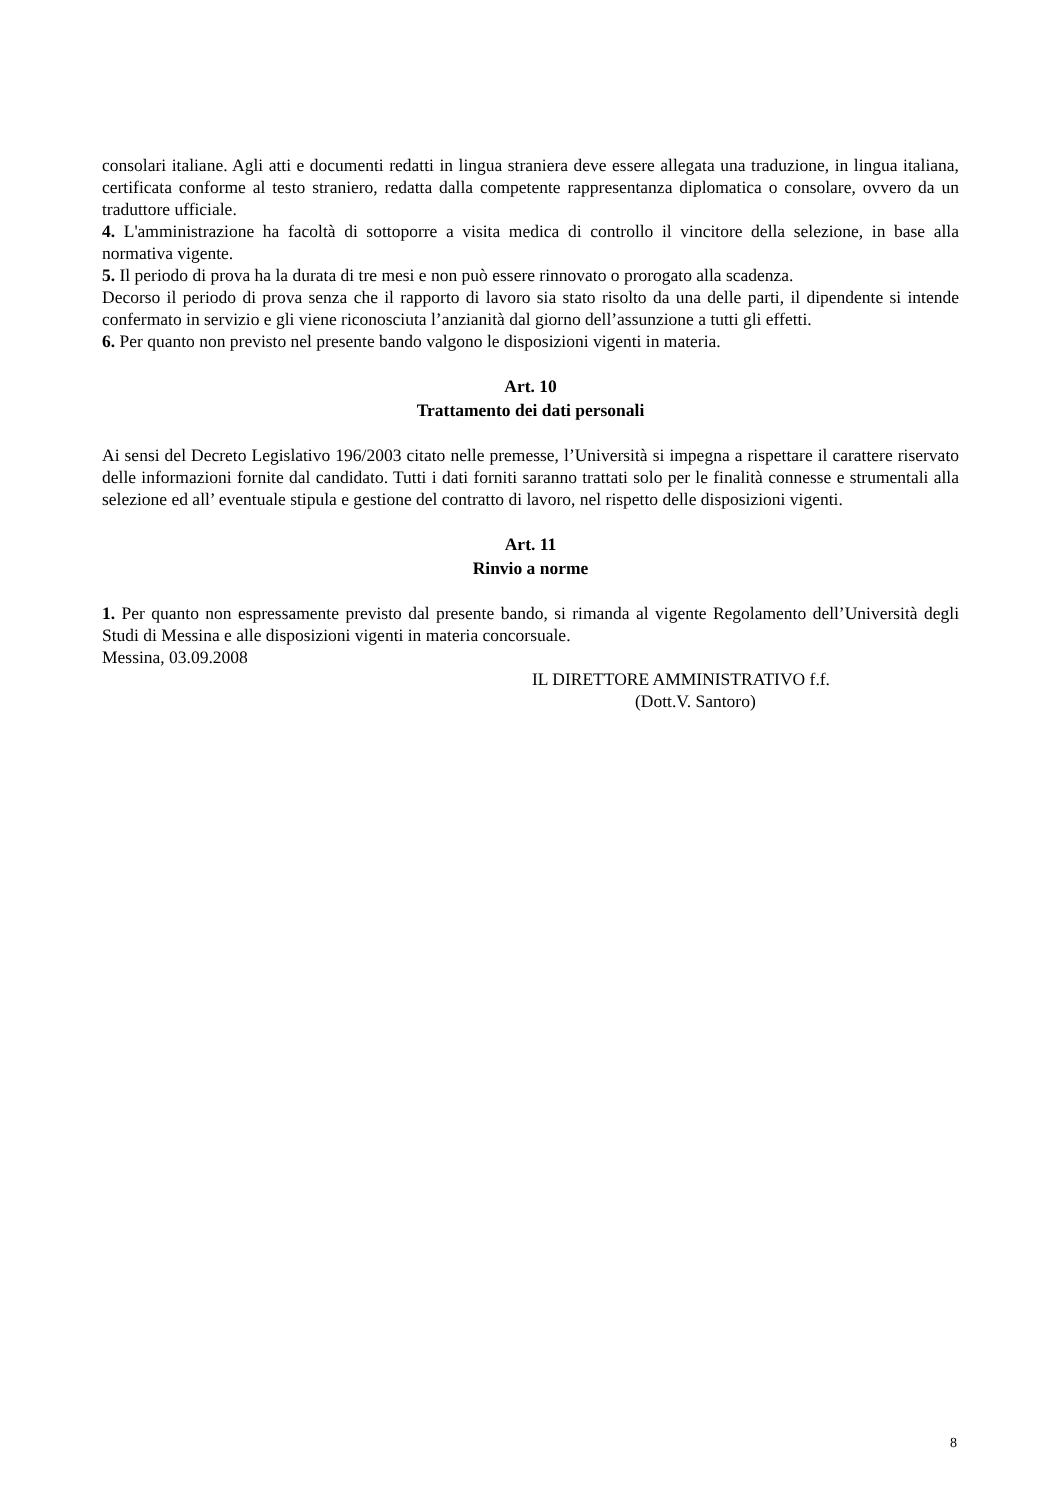consolari italiane. Agli atti e documenti redatti in lingua straniera deve essere allegata una traduzione, in lingua italiana, certificata conforme al testo straniero, redatta dalla competente rappresentanza diplomatica o consolare, ovvero da un traduttore ufficiale.
4. L'amministrazione ha facoltà di sottoporre a visita medica di controllo il vincitore della selezione, in base alla normativa vigente.
5. Il periodo di prova ha la durata di tre mesi e non può essere rinnovato o prorogato alla scadenza.
Decorso il periodo di prova senza che il rapporto di lavoro sia stato risolto da una delle parti, il dipendente si intende confermato in servizio e gli viene riconosciuta l’anzianità dal giorno dell’assunzione a tutti gli effetti.
6. Per quanto non previsto nel presente bando valgono le disposizioni vigenti in materia.
Art. 10
Trattamento dei dati personali
Ai sensi del Decreto Legislativo 196/2003 citato nelle premesse, l’Università si impegna a rispettare il carattere riservato delle informazioni fornite dal candidato. Tutti i dati forniti saranno trattati solo per le finalità connesse e strumentali alla selezione ed all’ eventuale stipula e gestione del contratto di lavoro, nel rispetto delle disposizioni vigenti.
Art. 11
Rinvio a norme
1. Per quanto non espressamente previsto dal presente bando, si rimanda al vigente Regolamento dell’Università degli Studi di Messina e alle disposizioni vigenti in materia concorsuale.
Messina, 03.09.2008
IL DIRETTORE AMMINISTRATIVO f.f.
(Dott.V. Santoro)
8